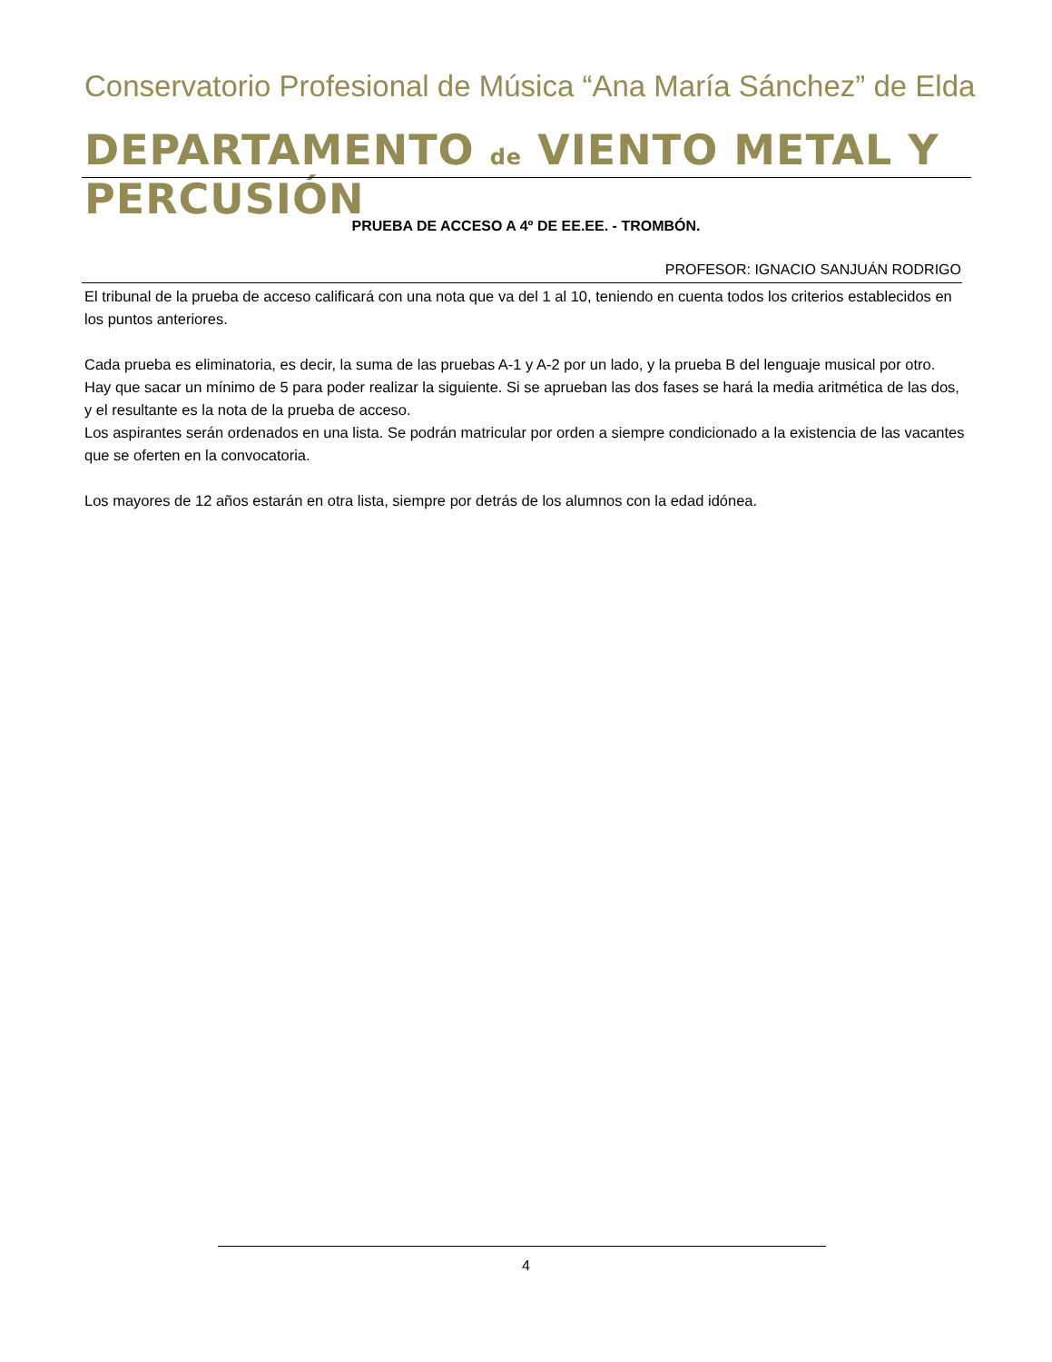Conservatorio Profesional de Música “Ana María Sánchez” de Elda
DEPARTAMENTO de VIENTO METAL Y PERCUSIÓN
PRUEBA DE ACCESO A 4º DE EE.EE. - TROMBÓN.
PROFESOR: IGNACIO SANJUÁN RODRIGO
El tribunal de la prueba de acceso calificará con una nota que va del 1 al 10, teniendo en cuenta todos los criterios establecidos en los puntos anteriores.
Cada prueba es eliminatoria, es decir, la suma de las pruebas A-1 y A-2 por un lado, y la prueba B del lenguaje musical por otro. Hay que sacar un mínimo de 5 para poder realizar la siguiente. Si se aprueban las dos fases se hará la media aritmética de las dos, y el resultante es la nota de la prueba de acceso.
Los aspirantes serán ordenados en una lista. Se podrán matricular por orden a siempre condicionado a la existencia de las vacantes que se oferten en la convocatoria.
Los mayores de 12 años estarán en otra lista, siempre por detrás de los alumnos con la edad idónea.
4